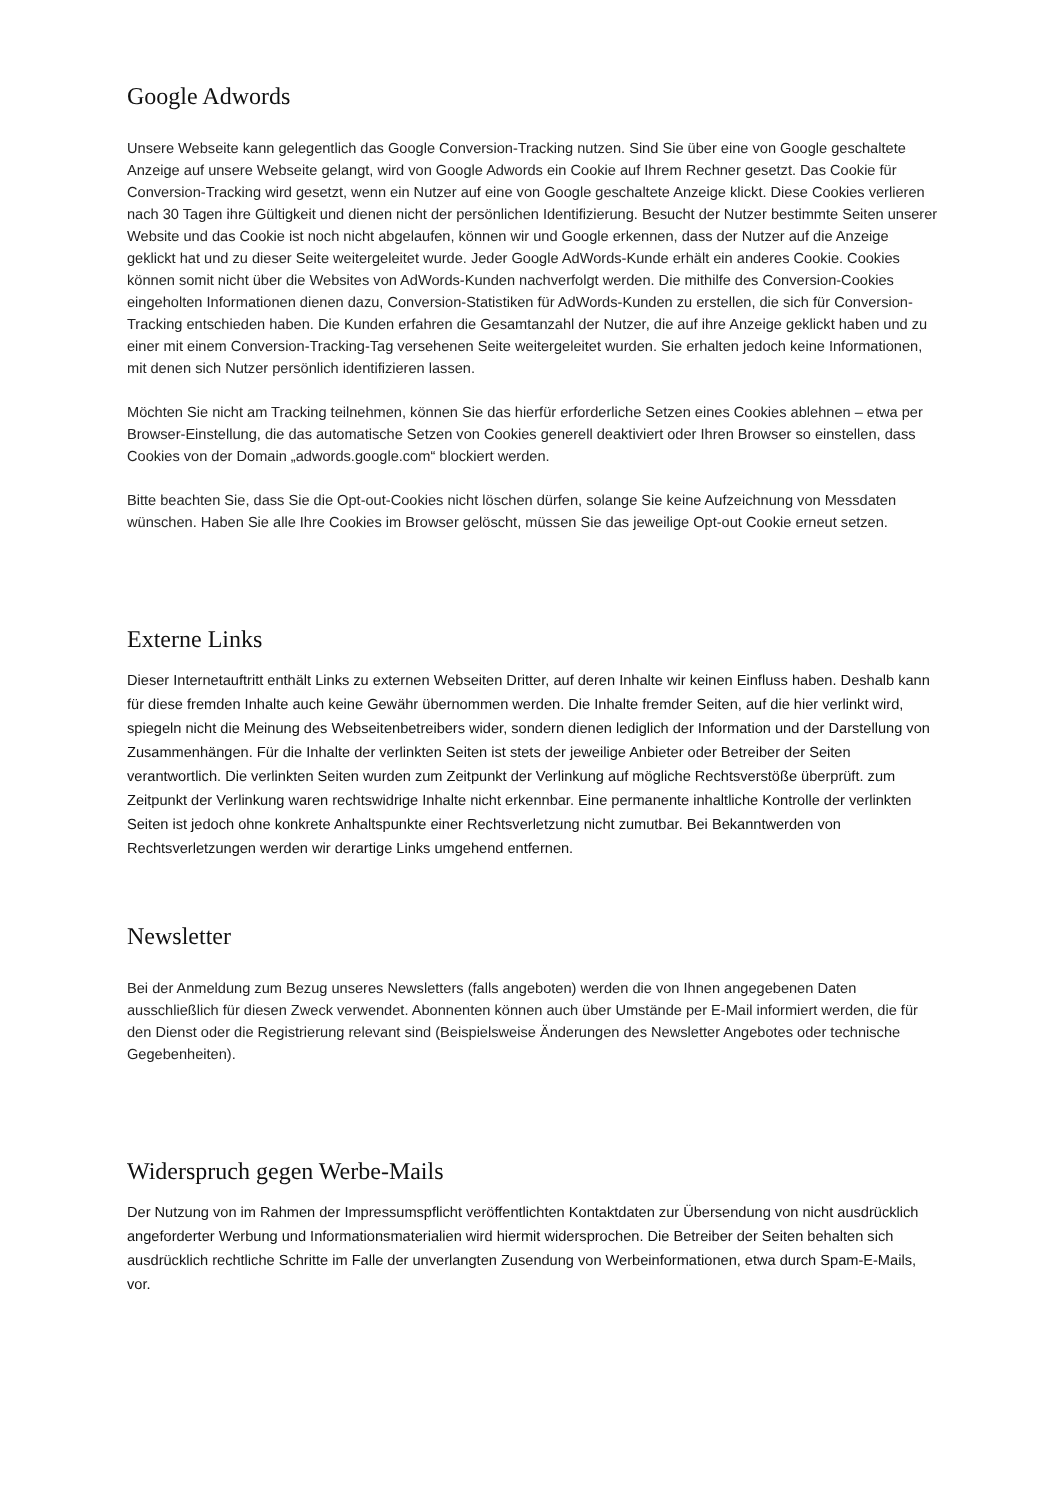Google Adwords
Unsere Webseite kann gelegentlich das Google Conversion-Tracking nutzen. Sind Sie über eine von Google geschaltete Anzeige auf unsere Webseite gelangt, wird von Google Adwords ein Cookie auf Ihrem Rechner gesetzt. Das Cookie für Conversion-Tracking wird gesetzt, wenn ein Nutzer auf eine von Google geschaltete Anzeige klickt. Diese Cookies verlieren nach 30 Tagen ihre Gültigkeit und dienen nicht der persönlichen Identifizierung. Besucht der Nutzer bestimmte Seiten unserer Website und das Cookie ist noch nicht abgelaufen, können wir und Google erkennen, dass der Nutzer auf die Anzeige geklickt hat und zu dieser Seite weitergeleitet wurde. Jeder Google AdWords-Kunde erhält ein anderes Cookie. Cookies können somit nicht über die Websites von AdWords-Kunden nachverfolgt werden. Die mithilfe des Conversion-Cookies eingeholten Informationen dienen dazu, Conversion-Statistiken für AdWords-Kunden zu erstellen, die sich für Conversion-Tracking entschieden haben. Die Kunden erfahren die Gesamtanzahl der Nutzer, die auf ihre Anzeige geklickt haben und zu einer mit einem Conversion-Tracking-Tag versehenen Seite weitergeleitet wurden. Sie erhalten jedoch keine Informationen, mit denen sich Nutzer persönlich identifizieren lassen.
Möchten Sie nicht am Tracking teilnehmen, können Sie das hierfür erforderliche Setzen eines Cookies ablehnen – etwa per Browser-Einstellung, die das automatische Setzen von Cookies generell deaktiviert oder Ihren Browser so einstellen, dass Cookies von der Domain „adwords.google.com“ blockiert werden.
Bitte beachten Sie, dass Sie die Opt-out-Cookies nicht löschen dürfen, solange Sie keine Aufzeichnung von Messdaten wünschen. Haben Sie alle Ihre Cookies im Browser gelöscht, müssen Sie das jeweilige Opt-out Cookie erneut setzen.
Externe Links
Dieser Internetauftritt enthält Links zu externen Webseiten Dritter, auf deren Inhalte wir keinen Einfluss haben. Deshalb kann für diese fremden Inhalte auch keine Gewähr übernommen werden. Die Inhalte fremder Seiten, auf die hier verlinkt wird, spiegeln nicht die Meinung des Webseitenbetreibers wider, sondern dienen lediglich der Information und der Darstellung von Zusammenhängen. Für die Inhalte der verlinkten Seiten ist stets der jeweilige Anbieter oder Betreiber der Seiten verantwortlich. Die verlinkten Seiten wurden zum Zeitpunkt der Verlinkung auf mögliche Rechtsverstöße überprüft. zum Zeitpunkt der Verlinkung waren rechtswidrige Inhalte nicht erkennbar. Eine permanente inhaltliche Kontrolle der verlinkten Seiten ist jedoch ohne konkrete Anhaltspunkte einer Rechtsverletzung nicht zumutbar. Bei Bekanntwerden von Rechtsverletzungen werden wir derartige Links umgehend entfernen.
Newsletter
Bei der Anmeldung zum Bezug unseres Newsletters (falls angeboten) werden die von Ihnen angegebenen Daten ausschließlich für diesen Zweck verwendet. Abonnenten können auch über Umstände per E-Mail informiert werden, die für den Dienst oder die Registrierung relevant sind (Beispielsweise Änderungen des Newsletter Angebotes oder technische Gegebenheiten).
Widerspruch gegen Werbe-Mails
Der Nutzung von im Rahmen der Impressumspflicht veröffentlichten Kontaktdaten zur Übersendung von nicht ausdrücklich angeforderter Werbung und Informationsmaterialien wird hiermit widersprochen. Die Betreiber der Seiten behalten sich ausdrücklich rechtliche Schritte im Falle der unverlangten Zusendung von Werbeinformationen, etwa durch Spam-E-Mails, vor.